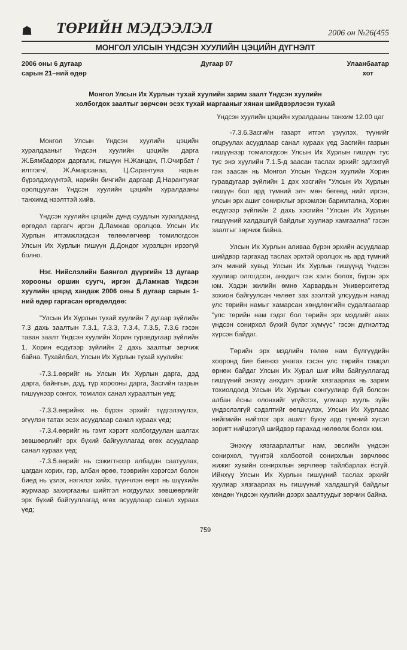☗ ТӨРИЙН МЭДЭЭЛЭЛ 2006 он №26(455
МОНГОЛ УЛСЫН ҮНДСЭН ХУУЛИЙН ЦЭЦИЙН ДҮГНЭЛТ
2006 оны 6 дугаар
сарын 21–ний өдөр Дугаар 07 Улаанбаатар
хот
Монгол Улсын Их Хурлын тухай хуулийн зарим заалт Үндсэн хуулийн холбогдох заалтыг зөрчсөн эсэх тухай маргааныг хянан шийдвэрлэсэн тухай
Монгол Улсын Үндсэн хуулийн цэцийн хуралдааныг Үндсэн хуулийн цэцийн дарга Ж.Бямбадорж даргалж, гишүүн Н.Жанцан, П.Очирбат /илтгэгч/, Ж.Амарсанаа, Ц.Сарантуяа нарын бүрэлдэхүүнтэй, нарийн бичгийн даргаар Д.Нарантуяаг оролцуулан Үндсэн хуулийн цэцийн хуралдааны танхимд нээлттэй хийв.
Үндсэн хуулийн цэцийн дунд суудлын хуралдаанд өргөдөл гаргагч иргэн Д.Ламжав оролцов. Улсын Их Хурлын итгэмжлэгдсэн төлөөлөгчөөр томилогдсон Улсын Их Хурлын гишүүн Д.Дондог хүрэлцэн ирээгүй болно.
Нэг. Нийслэлийн Баянгол дүүргийн 13 дугаар хорооны оршин суугч, иргэн Д.Ламжав Үндсэн хуулийн цэцэд хандаж 2006 оны 5 дугаар сарын 1-ний өдөр гаргасан өргөдөлдөө:
"Улсын Их Хурлын тухай хуулийн 7 дугаар зүйлийн 7.3 дахь заалтын 7.3.1, 7.3.3, 7.3.4, 7.3.5, 7.3.6 гэсэн таван заалт Үндсэн хуулийн Хорин гуравдугаар зүйлийн 1, Хорин есдүгээр зүйлийн 2 дахь заалтыг зөрчиж байна. Тухайлбал, Улсын Их Хурлын тухай хуулийн:
-7.3.1.өөрийг нь Улсын Их Хурлын дарга, дэд дарга, байнгын, дэд, түр хорооны дарга, Засгийн газрын гишүүнээр сонгох, томилох санал хураалтын үед;
-7.3.3.өөрийнх нь бүрэн эрхийг түдгэлзүүлэх, эгүүлэн татах эсэх асуудлаар санал хураах үед;
-7.3.4.өөрийг нь гэмт хэрэгт холбогдуулан шалгах зөвшөөрлийг эрх бүхий байгууллагад өгөх асуудлаар санал хураах үед;
-7.3.5.өөрийг нь сэжигтнээр албадан саатуулах, цагдан хорих, гэр, албан өрөө, тээврийн хэрэгсэл болон биед нь үзлэг, нэгжлэг хийх, түүнчлэн өөрт нь шүүхийн журмаар захиргааны шийтгэл ногдуулах зөвшөөрлийг эрх бүхий байгууллагад өгөх асуудлаар санал хураах үед;
Үндсэн хуулийн цэцийн хуралдааны танхим 12.00 цаг
-7.3.6.Засгийн газарт итгэл үзүүлэх, түүнийг огцруулах асуудлаар санал хураах үед Засгийн газрын гишүүнээр томилогдсон Улсын Их Хурлын гишүүн тус тус энэ хуулийн 7.1.5-д заасан таслах эрхийг эдлэхгүй гэж заасан нь Монгол Улсын Үндсэн хуулийн Хорин гуравдугаар зүйлийн 1 дэх хэсгийн "Улсын Их Хурлын гишүүн бол ард түмний элч мөн бөгөөд нийт иргэн, улсын эрх ашиг сонирхлыг эрхэмлэн баримтална, Хорин есдүгээр зүйлийн 2 дахь хэсгийн "Улсын Их Хурлын гишүүний халдашгүй байдлыг хуулиар хамгаална" гэсэн заалтыг зөрчиж байна.
Улсын Их Хурлын аливаа бүрэн эрхийн асуудлаар шийдвэр гаргахад таслах эрхтэй оролцох нь ард түмний элч миний хувьд Улсын Их Хурлын гишүүнд Үндсэн хуулиар олгогдсон, анхдагч гэж хэлж болох, бүрэн эрх юм. Хэдэн жилийн өмнө Харвардын Университетэд зохион байгуулсан чөлөөт зах зээлтэй улсуудын наяад улс төрийн намыг хамарсан хөндлөнгийн судалгаагаар "улс төрийн нам гэдэг бол төрийн эрх мэдлийг авах үндсэн сонирхол бүхий бүлэг хүмүүс" гэсэн дүгнэлтэд хүрсэн байдаг.
Төрийн эрх мэдлийн төлөө нам бүлгүүдийн хооронд бие биенээ унагах гэсэн улс төрийн тэмцэл өрнөж байдаг Улсын Их Хурал шиг ийм байгууллагад гишүүний энэхүү анхдагч эрхийг хязгаарлах нь зарим тохиолдолд Улсын Их Хурлын сонгуулиар бүй болсон албан ёсны олонхийг үгүйсгэх, улмаар хууль зүйн үндэслэлгүй сэдэлтийг өөгшүүлэх, Улсын Их Хурлаас нийгмийн нийтлэг эрх ашигт буюу ард түмний хүсэл зоригт нийцээгүй шийдвэр гарахад нөлөөлж болох юм.
Энэхүү хязгаарлалтыг нам, эвслийн үндсэн сонирхол, түүнтэй холбоотой сонирхлын зөрчлөөс жижиг хувийн сонирхлын зөрчлөөр тайлбарлах ёсгүй. Ийнхүү Улсын Их Хурлын гишүүний таслах эрхийг хуулиар хязгаарлах нь гишүүний халдашгүй байдлыг хөндөн Үндсэн хуулийн дээрх заалтуудыг зөрчиж байна.
759